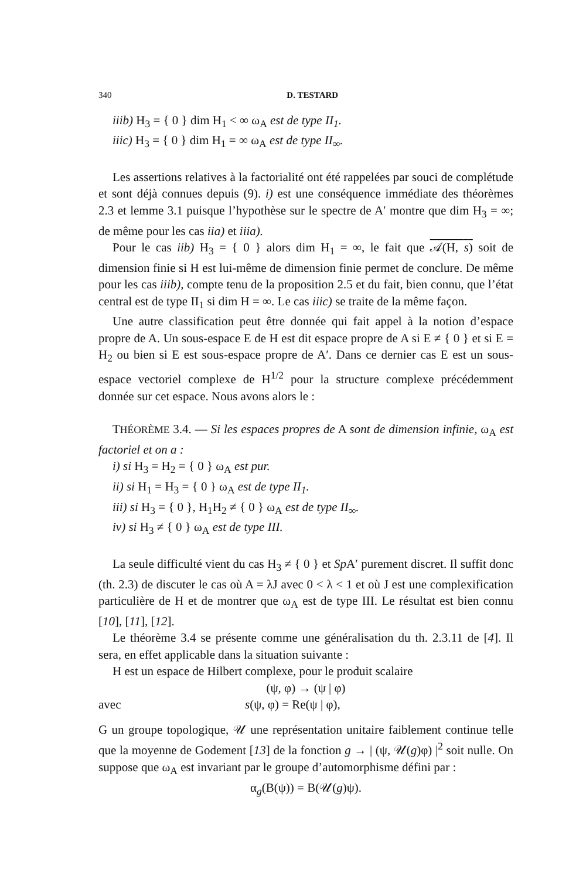340 D. TESTARD
iiib) H<sub>3</sub> = { 0 } dim H<sub>1</sub> < ∞ ω<sub>A</sub> est de type II<sub>1</sub>.
iiic) H<sub>3</sub> = { 0 } dim H<sub>1</sub> = ∞ ω<sub>A</sub> est de type II<sub>∞</sub>.
Les assertions relatives à la factorialité ont été rappelées par souci de complétude et sont déjà connues depuis (9). i) est une conséquence immédiate des théorèmes 2.3 et lemme 3.1 puisque l’hypothèse sur le spectre de A′ montre que dim H<sub>3</sub> = ∞; de même pour les cas iia) et iiia).
Pour le cas iib) H<sub>3</sub> = { 0 } alors dim H<sub>1</sub> = ∞, le fait que 𝒜(H, s) soit de dimension finie si H est lui-même de dimension finie permet de conclure. De même pour les cas iiib), compte tenu de la proposition 2.5 et du fait, bien connu, que l’état central est de type II<sub>1</sub> si dim H = ∞. Le cas iiic) se traite de la même façon.
Une autre classification peut être donnée qui fait appel à la notion d’espace propre de A. Un sous-espace E de H est dit espace propre de A si E ≠ { 0 } et si E = H<sub>2</sub> ou bien si E est sous-espace propre de A′. Dans ce dernier cas E est un sous-espace vectoriel complexe de H<sup>1/2</sup> pour la structure complexe précédemment donnée sur cet espace. Nous avons alors le :
THÉORÈME 3.4. — Si les espaces propres de A sont de dimension infinie, ω<sub>A</sub> est factoriel et on a :
i) si H<sub>3</sub> = H<sub>2</sub> = { 0 } ω<sub>A</sub> est pur.
ii) si H<sub>1</sub> = H<sub>3</sub> = { 0 } ω<sub>A</sub> est de type II<sub>1</sub>.
iii) si H<sub>3</sub> = { 0 }, H<sub>1</sub>H<sub>2</sub> ≠ { 0 } ω<sub>A</sub> est de type II<sub>∞</sub>.
iv) si H<sub>3</sub> ≠ { 0 } ω<sub>A</sub> est de type III.
La seule difficulté vient du cas H<sub>3</sub> ≠ { 0 } et Sp A′ purement discret. Il suffit donc (th. 2.3) de discuter le cas où A = λJ avec 0 < λ < 1 et où J est une complexification particulière de H et de montrer que ω<sub>A</sub> est de type III. Le résultat est bien connu [10], [11], [12].
Le théorème 3.4 se présente comme une généralisation du th. 2.3.11 de [4]. Il sera, en effet applicable dans la situation suivante :
H est un espace de Hilbert complexe, pour le produit scalaire
(ψ, φ) → (ψ | φ)
avec s(ψ, φ) = Re(ψ | φ),
G un groupe topologique, 𝒰 une représentation unitaire faiblement continue telle que la moyenne de Godement [13] de la fonction g → | (ψ, 𝒰(g)φ) |<sup>2</sup> soit nulle. On suppose que ω<sub>A</sub> est invariant par le groupe d’automorphisme défini par :
α<sub>g</sub>(B(ψ)) = B(𝒰(g)ψ).